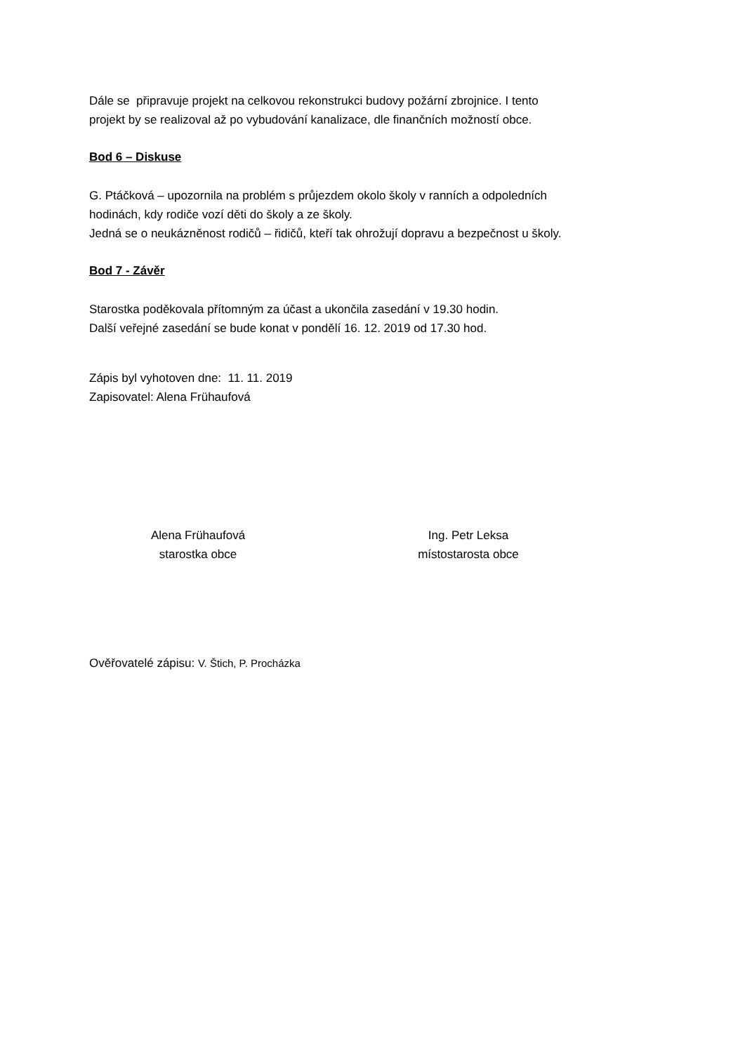Dále se připravuje projekt na celkovou rekonstrukci budovy požární zbrojnice. I tento
projekt by se realizoval až po vybudování kanalizace, dle finančních možností obce.
Bod 6 – Diskuse
G. Ptáčková – upozornila na problém s průjezdem okolo školy v ranních a odpoledních
hodinách, kdy rodiče vozí děti do školy a ze školy.
Jedná se o neukázněnost rodičů – řidičů, kteří tak ohrožují dopravu a bezpečnost u školy.
Bod 7 - Závěr
Starostka poděkovala přítomným za účast a ukončila zasedání v 19.30 hodin.
Další veřejné zasedání se bude konat v pondělí 16. 12. 2019 od 17.30 hod.
Zápis byl vyhotoven dne: 11. 11. 2019
Zapisovatel: Alena Frühaufová
Alena Frühaufová
starostka obce
Ing. Petr Leksa
místostarosta obce
Ověřovatelé zápisu: V. Štich, P. Procházka